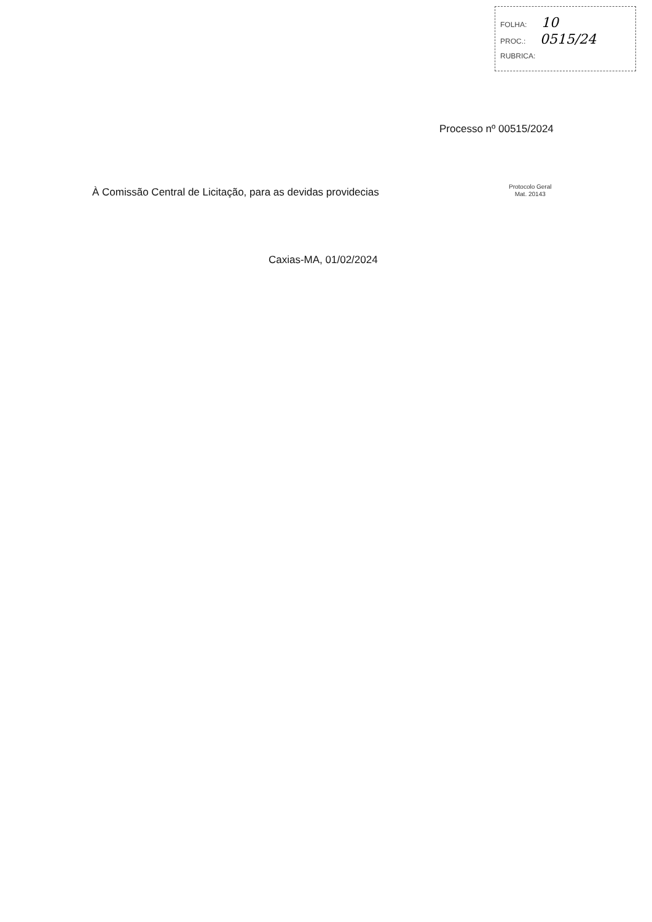FOLHA: 10
PROC.: 0515/24
RUBRICA:
Processo nº 00515/2024
À Comissão Central de Licitação, para as devidas providecias
Protocolo Geral
Mat. 20143
Caxias-MA, 01/02/2024